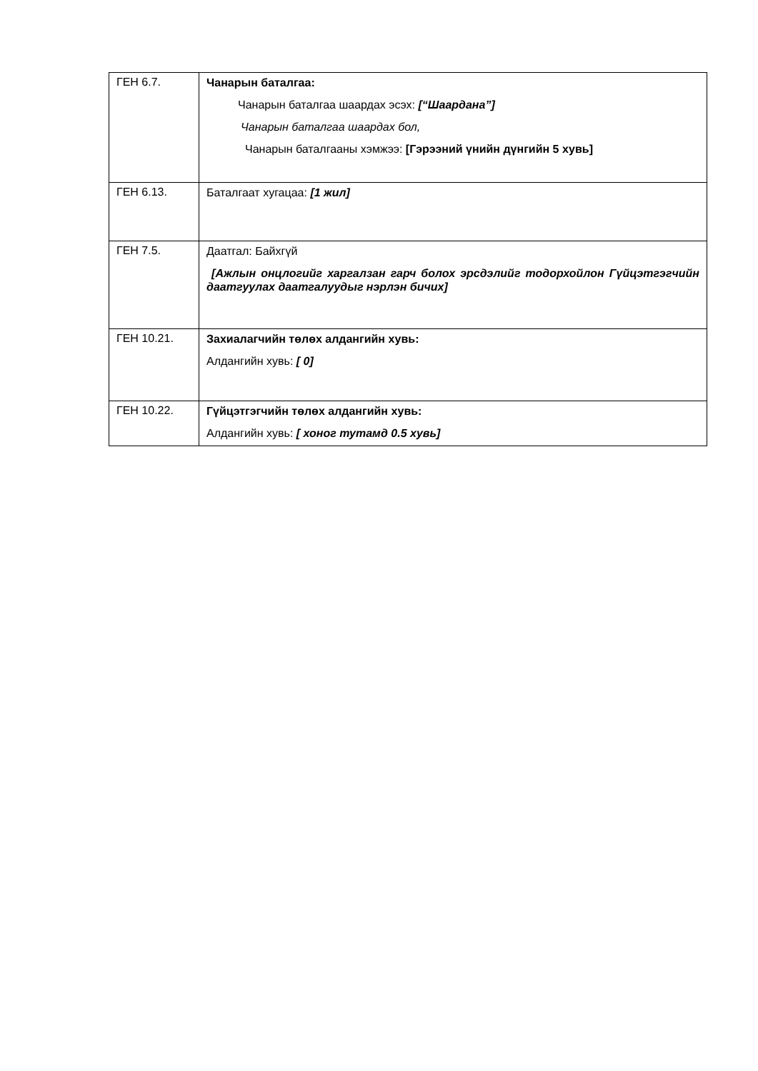| ГЕН 6.7. | Чанарын баталгаа: Чанарын баталгаа шаардах эсэх: [“Шаардана”] Чанарын баталгаа шаардах бол, Чанарын баталгааны хэмжээ: [Гэрээний үнийн дүнгийн 5 хувь] |
| ГЕН 6.13. | Баталгаат хугацаа: [1 жил] |
| ГЕН 7.5. | Даатгал: Байхгүй [Ажлын онцлогийг харгалзан гарч болох эрсдэлийг тодорхойлон Гүйцэтгэгчийн даатгуулах даатгалуудыг нэрлэн бичих] |
| ГЕН 10.21. | Захиалагчийн төлөх алдангийн хувь: Алдангийн хувь: [ 0] |
| ГЕН 10.22. | Гүйцэтгэгчийн төлөх алдангийн хувь: Алдангийн хувь: [ хоног тутамд 0.5 хувь] |